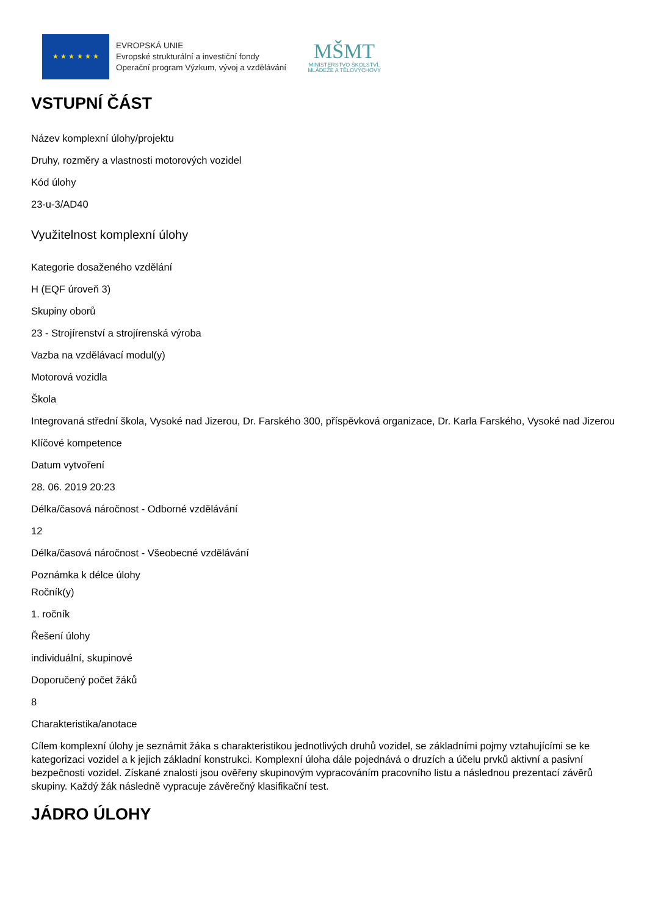★ ★ ★ ★ ★ ★
EVROPSKÁ UNIE
Evropské strukturální a investiční fondy
Operační program Výzkum, vývoj a vzdělávání
MŠMT
MINISTERSTVO ŠKOLSTVÍ,
MLÁDEŽE A TĚLOVÝCHOVY
VSTUPNÍ ČÁST
Název komplexní úlohy/projektu
Druhy, rozměry a vlastnosti motorových vozidel
Kód úlohy
23-u-3/AD40
Využitelnost komplexní úlohy
Kategorie dosaženého vzdělání
H (EQF úroveň 3)
Skupiny oborů
23 - Strojírenství a strojírenská výroba
Vazba na vzdělávací modul(y)
Motorová vozidla
Škola
Integrovaná střední škola, Vysoké nad Jizerou, Dr. Farského 300, příspěvková organizace, Dr. Karla Farského, Vysoké nad Jizerou
Klíčové kompetence
Datum vytvoření
28. 06. 2019 20:23
Délka/časová náročnost - Odborné vzdělávání
12
Délka/časová náročnost - Všeobecné vzdělávání
Poznámka k délce úlohy
Ročník(y)
1. ročník
Řešení úlohy
individuální, skupinové
Doporučený počet žáků
8
Charakteristika/anotace
Cílem komplexní úlohy je seznámit žáka s charakteristikou jednotlivých druhů vozidel, se základními pojmy vztahujícími se ke kategorizaci vozidel a k jejich základní konstrukci. Komplexní úloha dále pojednává o druzích a účelu prvků aktivní a pasivní bezpečnosti vozidel. Získané znalosti jsou ověřeny skupinovým vypracováním pracovního listu a následnou prezentací závěrů skupiny. Každý žák následně vypracuje závěrečný klasifikační test.
JÁDRO ÚLOHY